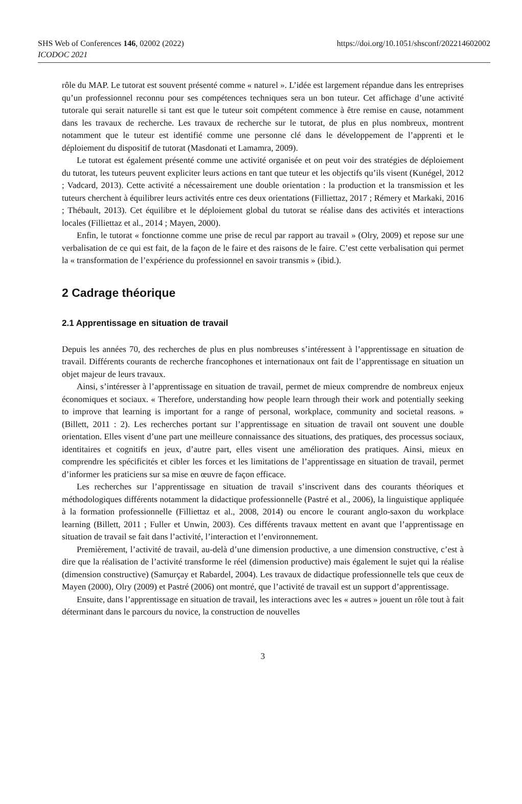SHS Web of Conferences 146, 02002 (2022)
https://doi.org/10.1051/shsconf/202214602002
ICODOC 2021
rôle du MAP. Le tutorat est souvent présenté comme « naturel ». L’idée est largement répandue dans les entreprises qu’un professionnel reconnu pour ses compétences techniques sera un bon tuteur. Cet affichage d’une activité tutorale qui serait naturelle si tant est que le tuteur soit compétent commence à être remise en cause, notamment dans les travaux de recherche. Les travaux de recherche sur le tutorat, de plus en plus nombreux, montrent notamment que le tuteur est identifié comme une personne clé dans le développement de l’apprenti et le déploiement du dispositif de tutorat (Masdonati et Lamamra, 2009).
Le tutorat est également présenté comme une activité organisée et on peut voir des stratégies de déploiement du tutorat, les tuteurs peuvent expliciter leurs actions en tant que tuteur et les objectifs qu’ils visent (Kunégel, 2012 ; Vadcard, 2013). Cette activité a nécessairement une double orientation : la production et la transmission et les tuteurs cherchent à équilibrer leurs activités entre ces deux orientations (Filliettaz, 2017 ; Rémery et Markaki, 2016 ; Thébault, 2013). Cet équilibre et le déploiement global du tutorat se réalise dans des activités et interactions locales (Filliettaz et al., 2014 ; Mayen, 2000).
Enfin, le tutorat « fonctionne comme une prise de recul par rapport au travail » (Olry, 2009) et repose sur une verbalisation de ce qui est fait, de la façon de le faire et des raisons de le faire. C’est cette verbalisation qui permet la « transformation de l’expérience du professionnel en savoir transmis » (ibid.).
2 Cadrage théorique
2.1 Apprentissage en situation de travail
Depuis les années 70, des recherches de plus en plus nombreuses s’intéressent à l’apprentissage en situation de travail. Différents courants de recherche francophones et internationaux ont fait de l’apprentissage en situation un objet majeur de leurs travaux.
Ainsi, s’intéresser à l’apprentissage en situation de travail, permet de mieux comprendre de nombreux enjeux économiques et sociaux. « Therefore, understanding how people learn through their work and potentially seeking to improve that learning is important for a range of personal, workplace, community and societal reasons. » (Billett, 2011 : 2). Les recherches portant sur l’apprentissage en situation de travail ont souvent une double orientation. Elles visent d’une part une meilleure connaissance des situations, des pratiques, des processus sociaux, identitaires et cognitifs en jeux, d’autre part, elles visent une amélioration des pratiques. Ainsi, mieux en comprendre les spécificités et cibler les forces et les limitations de l’apprentissage en situation de travail, permet d’informer les praticiens sur sa mise en œuvre de façon efficace.
Les recherches sur l’apprentissage en situation de travail s’inscrivent dans des courants théoriques et méthodologiques différents notamment la didactique professionnelle (Pastré et al., 2006), la linguistique appliquée à la formation professionnelle (Filliettaz et al., 2008, 2014) ou encore le courant anglo-saxon du workplace learning (Billett, 2011 ; Fuller et Unwin, 2003). Ces différents travaux mettent en avant que l’apprentissage en situation de travail se fait dans l’activité, l’interaction et l’environnement.
Premièrement, l’activité de travail, au-delà d’une dimension productive, a une dimension constructive, c’est à dire que la réalisation de l’activité transforme le réel (dimension productive) mais également le sujet qui la réalise (dimension constructive) (Samurçay et Rabardel, 2004). Les travaux de didactique professionnelle tels que ceux de Mayen (2000), Olry (2009) et Pastré (2006) ont montré, que l’activité de travail est un support d’apprentissage.
Ensuite, dans l’apprentissage en situation de travail, les interactions avec les « autres » jouent un rôle tout à fait déterminant dans le parcours du novice, la construction de nouvelles
3